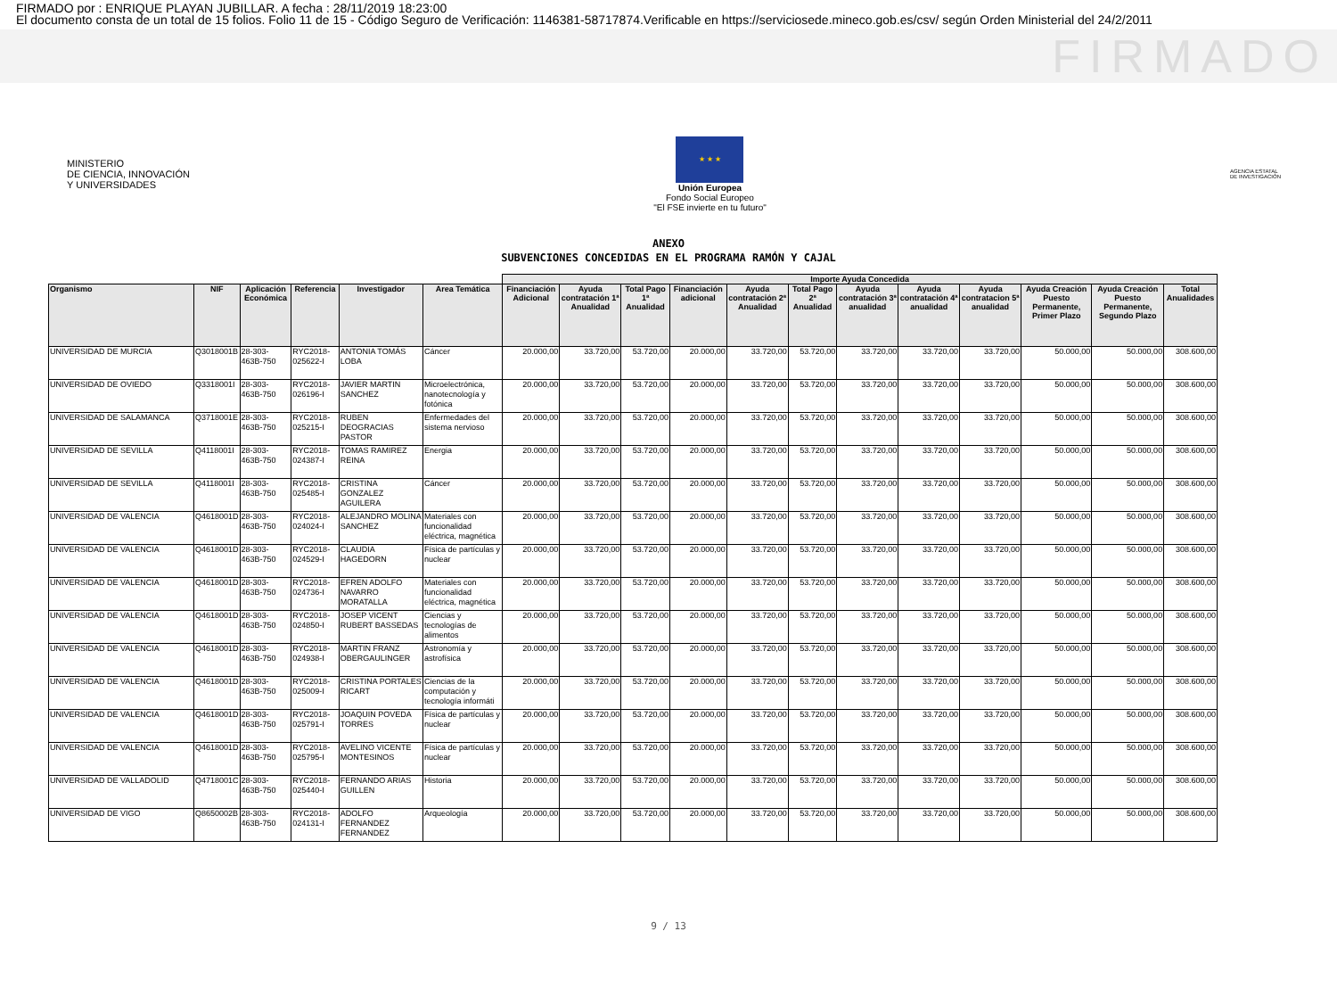FIRMADO por : ENRIQUE PLAYAN JUBILLAR. A fecha : 28/11/2019 18:23:00
El documento consta de un total de 15 folios. Folio 11 de 15 - Código Seguro de Verificación: 1146381-58717874.Verificable en https://serviciosede.mineco.gob.es/csv/ según Orden Ministerial del 24/2/2011
FIRMADO
MINISTERIO
DE CIENCIA, INNOVACIÓN
Y UNIVERSIDADES
★ ★ ★
Unión Europea
Fondo Social Europeo
"El FSE invierte en tu futuro"
AGENCIA ESTATAL DE INVESTIGACIÓN
ANEXO
SUBVENCIONES CONCEDIDAS EN EL PROGRAMA RAMÓN Y CAJAL
| | | | | | | Importe Ayuda Concedida | | | | | | | | | | | |
| --- | --- | --- | --- | --- | --- | --- | --- | --- | --- | --- | --- | --- | --- | --- | --- | --- | --- |
| Organismo | NIF | Aplicación Económica | Referencia | Investigador | Area Temática | Financiación Adicional | Ayuda contratación 1ª Anualidad | Total Pago 1ª Anualidad | Financiación adicional | Ayuda contratación 2ª Anualidad | Total Pago 2ª Anualidad | Ayuda contratación 3ª anualidad | Ayuda contratación 4ª anualidad | Ayuda contratacion 5ª anualidad | Ayuda Creación Puesto Permanente, Primer Plazo | Ayuda Creación Puesto Permanente, Segundo Plazo | Total Anualidades |
| UNIVERSIDAD DE MURCIA | Q3018001B | 28-303-463B-750 | RYC2018-025622-I | ANTONIA TOMÁS LOBA | Cáncer | 20.000,00 | 33.720,00 | 53.720,00 | 20.000,00 | 33.720,00 | 53.720,00 | 33.720,00 | 33.720,00 | 33.720,00 | 50.000,00 | 50.000,00 | 308.600,00 |
| UNIVERSIDAD DE OVIEDO | Q3318001I | 28-303-463B-750 | RYC2018-026196-I | JAVIER MARTIN SANCHEZ | Microelectrónica, nanotecnología y fotónica | 20.000,00 | 33.720,00 | 53.720,00 | 20.000,00 | 33.720,00 | 53.720,00 | 33.720,00 | 33.720,00 | 33.720,00 | 50.000,00 | 50.000,00 | 308.600,00 |
| UNIVERSIDAD DE SALAMANCA | Q3718001E | 28-303-463B-750 | RYC2018-025215-I | RUBEN DEOGRACIAS PASTOR | Enfermedades del sistema nervioso | 20.000,00 | 33.720,00 | 53.720,00 | 20.000,00 | 33.720,00 | 53.720,00 | 33.720,00 | 33.720,00 | 33.720,00 | 50.000,00 | 50.000,00 | 308.600,00 |
| UNIVERSIDAD DE SEVILLA | Q4118001I | 28-303-463B-750 | RYC2018-024387-I | TOMAS RAMIREZ REINA | Energia | 20.000,00 | 33.720,00 | 53.720,00 | 20.000,00 | 33.720,00 | 53.720,00 | 33.720,00 | 33.720,00 | 33.720,00 | 50.000,00 | 50.000,00 | 308.600,00 |
| UNIVERSIDAD DE SEVILLA | Q4118001I | 28-303-463B-750 | RYC2018-025485-I | CRISTINA GONZALEZ AGUILERA | Cáncer | 20.000,00 | 33.720,00 | 53.720,00 | 20.000,00 | 33.720,00 | 53.720,00 | 33.720,00 | 33.720,00 | 33.720,00 | 50.000,00 | 50.000,00 | 308.600,00 |
| UNIVERSIDAD DE VALENCIA | Q4618001D | 28-303-463B-750 | RYC2018-024024-I | ALEJANDRO MOLINA SANCHEZ | Materiales con funcionalidad eléctrica, magnética | 20.000,00 | 33.720,00 | 53.720,00 | 20.000,00 | 33.720,00 | 53.720,00 | 33.720,00 | 33.720,00 | 33.720,00 | 50.000,00 | 50.000,00 | 308.600,00 |
| UNIVERSIDAD DE VALENCIA | Q4618001D | 28-303-463B-750 | RYC2018-024529-I | CLAUDIA HAGEDORN | Física de partículas y nuclear | 20.000,00 | 33.720,00 | 53.720,00 | 20.000,00 | 33.720,00 | 53.720,00 | 33.720,00 | 33.720,00 | 33.720,00 | 50.000,00 | 50.000,00 | 308.600,00 |
| UNIVERSIDAD DE VALENCIA | Q4618001D | 28-303-463B-750 | RYC2018-024736-I | EFREN ADOLFO NAVARRO MORATALLA | Materiales con funcionalidad eléctrica, magnética | 20.000,00 | 33.720,00 | 53.720,00 | 20.000,00 | 33.720,00 | 53.720,00 | 33.720,00 | 33.720,00 | 33.720,00 | 50.000,00 | 50.000,00 | 308.600,00 |
| UNIVERSIDAD DE VALENCIA | Q4618001D | 28-303-463B-750 | RYC2018-024850-I | JOSEP VICENT RUBERT BASSEDAS | Ciencias y tecnologías de alimentos | 20.000,00 | 33.720,00 | 53.720,00 | 20.000,00 | 33.720,00 | 53.720,00 | 33.720,00 | 33.720,00 | 33.720,00 | 50.000,00 | 50.000,00 | 308.600,00 |
| UNIVERSIDAD DE VALENCIA | Q4618001D | 28-303-463B-750 | RYC2018-024938-I | MARTIN FRANZ OBERGAULINGER | Astronomía y astrofísica | 20.000,00 | 33.720,00 | 53.720,00 | 20.000,00 | 33.720,00 | 53.720,00 | 33.720,00 | 33.720,00 | 33.720,00 | 50.000,00 | 50.000,00 | 308.600,00 |
| UNIVERSIDAD DE VALENCIA | Q4618001D | 28-303-463B-750 | RYC2018-025009-I | CRISTINA PORTALES RICART | Ciencias de la computación y tecnología informáti | 20.000,00 | 33.720,00 | 53.720,00 | 20.000,00 | 33.720,00 | 53.720,00 | 33.720,00 | 33.720,00 | 33.720,00 | 50.000,00 | 50.000,00 | 308.600,00 |
| UNIVERSIDAD DE VALENCIA | Q4618001D | 28-303-463B-750 | RYC2018-025791-I | JOAQUIN POVEDA TORRES | Física de partículas y nuclear | 20.000,00 | 33.720,00 | 53.720,00 | 20.000,00 | 33.720,00 | 53.720,00 | 33.720,00 | 33.720,00 | 33.720,00 | 50.000,00 | 50.000,00 | 308.600,00 |
| UNIVERSIDAD DE VALENCIA | Q4618001D | 28-303-463B-750 | RYC2018-025795-I | AVELINO VICENTE MONTESINOS | Física de partículas y nuclear | 20.000,00 | 33.720,00 | 53.720,00 | 20.000,00 | 33.720,00 | 53.720,00 | 33.720,00 | 33.720,00 | 33.720,00 | 50.000,00 | 50.000,00 | 308.600,00 |
| UNIVERSIDAD DE VALLADOLID | Q4718001C | 28-303-463B-750 | RYC2018-025440-I | FERNANDO ARIAS GUILLEN | Historia | 20.000,00 | 33.720,00 | 53.720,00 | 20.000,00 | 33.720,00 | 53.720,00 | 33.720,00 | 33.720,00 | 33.720,00 | 50.000,00 | 50.000,00 | 308.600,00 |
| UNIVERSIDAD DE VIGO | Q8650002B | 28-303-463B-750 | RYC2018-024131-I | ADOLFO FERNANDEZ FERNANDEZ | Arqueología | 20.000,00 | 33.720,00 | 53.720,00 | 20.000,00 | 33.720,00 | 53.720,00 | 33.720,00 | 33.720,00 | 33.720,00 | 50.000,00 | 50.000,00 | 308.600,00 |
9 / 13